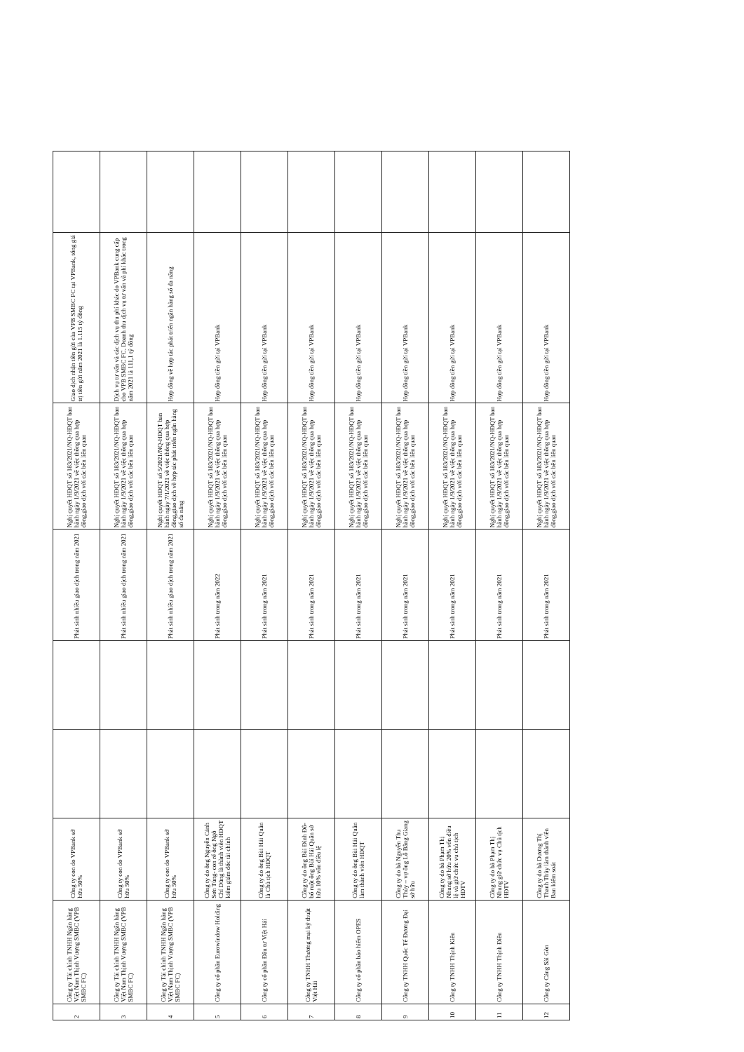| 2 | Công ty Tài chính TNHH Ngân hàng Việt Nam Thịnh Vượng SMBC (VPB SMBC FC) | Công ty con do VPBank sở hữu 50% | | | Phát sinh nhiều giao dịch trong năm 2021 | Nghị quyết HĐQT số 183/2021/NQ-HĐQT ban hành ngày 1/9/2021 về việc thông qua hợp đồng,giao dịch với các bên liên quan | Giao dịch nhận tiền gửi của VPB SMBC FC tại VPBank, tổng giá trị tiền gửi năm 2021 là 1.115 tỷ đồng | |
| 3 | Công ty Tài chính TNHH Ngân hàng Việt Nam Thịnh Vượng SMBC (VPB SMBC FC) | Công ty con do VPBank sở hữu 50% | | | Phát sinh nhiều giao dịch trong năm 2021 | Nghị quyết HĐQT số 183/2021/NQ-HĐQT ban hành ngày 1/9/2021 về việc thông qua hợp đồng,giao dịch với các bên liên quan | Dịch vụ tư vấn và các dịch vụ thu phí khác do VPBank cung cấp cho VPB SMBC FC. Doanh thu dịch vụ tư vấn và phí khác trong năm 2021 là 111,1 tỷ đồng | |
| 4 | Công ty Tài chính TNHH Ngân hàng Việt Nam Thịnh Vượng SMBC (VPB SMBC FC) | Công ty con do VPBank sở hữu 50% | | | Phát sinh nhiều giao dịch trong năm 2021 | Nghị quyết HĐQT số 5/2021/NQ-HĐQT ban hành ngày 7/1/2021 về việc thông qua hợp đồng,giao dịch về hợp tác phát triển ngân hàng số đa năng | Hợp đồng về hợp tác phát triển ngân hàng số đa năng | |
| 5 | Công ty cổ phần Eurowindow Holding | Công ty do ông Nguyễn Cảnh Sơn Tùng- con rể ông Ngô Chí Dũng là thành viên HĐQT kiêm giám đốc tài chính | | | Phát sinh trong năm 2022 | Nghị quyết HĐQT số 183/2021/NQ-HĐQT ban hành ngày 1/9/2021 về việc thông qua hợp đồng,giao dịch với các bên liên quan | Hợp đồng tiền gửi tại VPBank | |
| 6 | Công ty cổ phần Đầu tư Việt Hải | Công ty do ông Bùi Hải Quân là Chủ tịch HĐQT | | | Phát sinh trong năm 2021 | Nghị quyết HĐQT số 183/2021/NQ-HĐQT ban hành ngày 1/9/2021 về việc thông qua hợp đồng,giao dịch với các bên liên quan | Hợp đồng tiền gửi tại VPBank | |
| 7 | Công ty TNHH Thương mại kỹ thuật Việt Hải | Công ty do ông Bùi Đình Đô- bố ruột ông Bùi Hải Quân sở hữu 10% vốn điều lệ | | | Phát sinh trong năm 2021 | Nghị quyết HĐQT số 183/2021/NQ-HĐQT ban hành ngày 1/9/2021 về việc thông qua hợp đồng,giao dịch với các bên liên quan | Hợp đồng tiền gửi tại VPBank | |
| 8 | Công ty cổ phần bảo hiểm OPES | Công ty do ông Bùi Hải Quân làm thành viên HĐQT | | | Phát sinh trong năm 2021 | Nghị quyết HĐQT số 183/2021/NQ-HĐQT ban hành ngày 1/9/2021 về việc thông qua hợp đồng,giao dịch với các bên liên quan | Hợp đồng tiền gửi tại VPBank | |
| 9 | Công ty TNHH Quốc Tế Đương Đại | Công ty do bà Nguyễn Thu Thủy – vợ ông Lỗ Bằng Giang sở hữu | | | Phát sinh trong năm 2021 | Nghị quyết HĐQT số 183/2021/NQ-HĐQT ban hành ngày 1/9/2021 về việc thông qua hợp đồng,giao dịch với các bên liên quan | Hợp đồng tiền gửi tại VPBank | |
| 10 | Công ty TNHH Thịnh Kiên | Công ty do bà Phạm Thị Nhung sở hữu 20% vốn điều lệ và giữ chức vụ chủ tịch HĐTV | | | Phát sinh trong năm 2021 | Nghị quyết HĐQT số 183/2021/NQ-HĐQT ban hành ngày 1/9/2021 về việc thông qua hợp đồng,giao dịch với các bên liên quan | Hợp đồng tiền gửi tại VPBank | |
| 11 | Công ty TNHH Thịnh Điền | Công ty do bà Phạm Thị Nhung giữ chức vụ Chủ tịch HĐTV | | | Phát sinh trong năm 2021 | Nghị quyết HĐQT số 183/2021/NQ-HĐQT ban hành ngày 1/9/2021 về việc thông qua hợp đồng,giao dịch với các bên liên quan | Hợp đồng tiền gửi tại VPBank | |
| 12 | Công ty Cảng Sài Gòn | Công ty do bà Dương Thị Thanh Thủy làm thành viên Ban kiểm soát | | | Phát sinh trong năm 2021 | Nghị quyết HĐQT số 183/2021/NQ-HĐQT ban hành ngày 1/9/2021 về việc thông qua hợp đồng,giao dịch với các bên liên quan | Hợp đồng tiền gửi tại VPBank | |